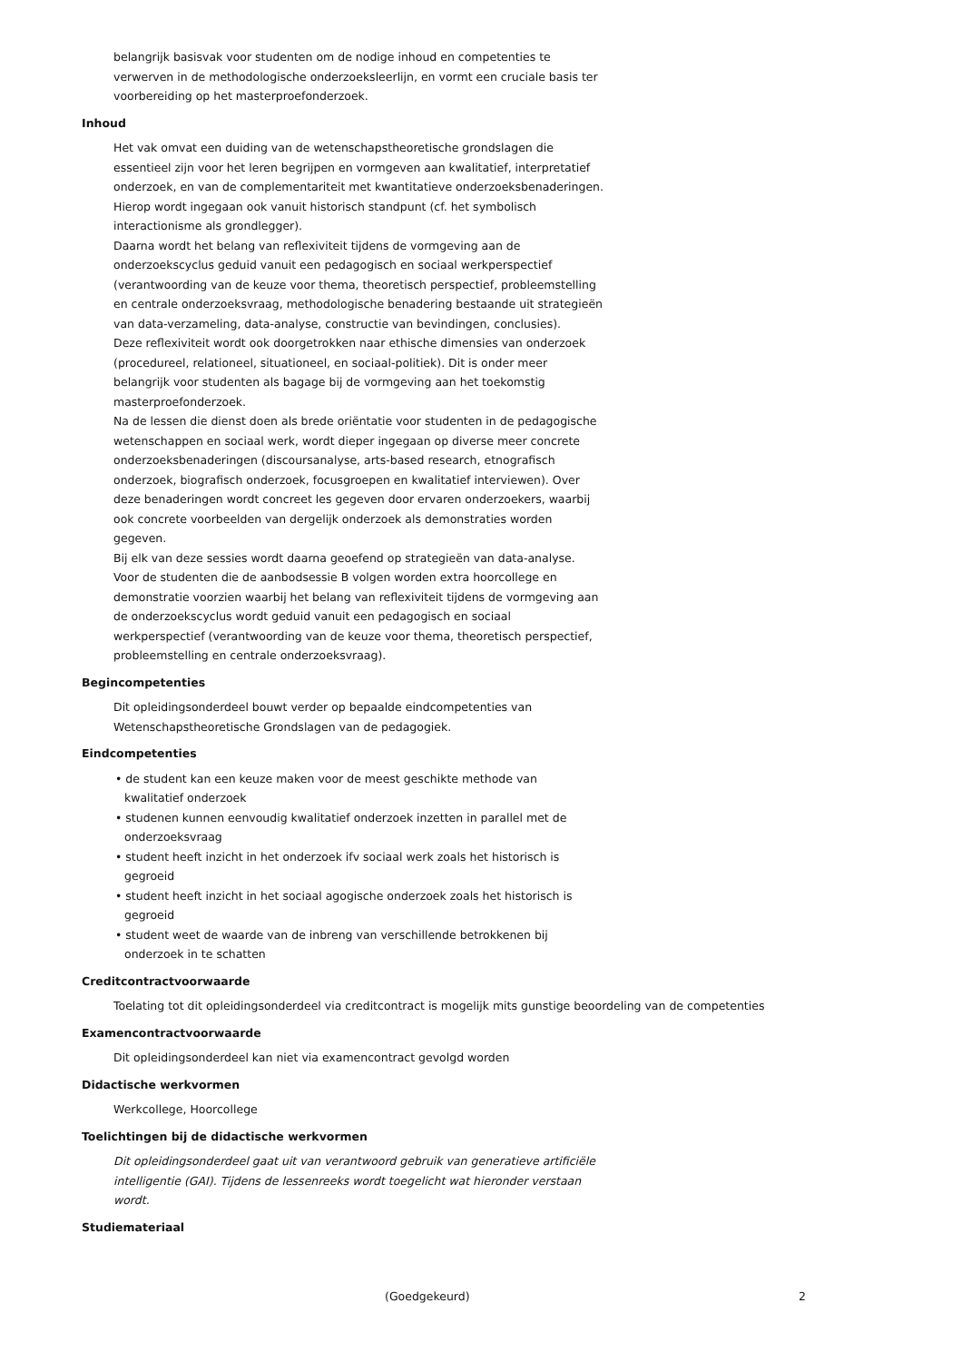belangrijk basisvak voor studenten om de nodige inhoud en competenties te verwerven in de methodologische onderzoeksleerlijn, en vormt een cruciale basis ter voorbereiding op het masterproefonderzoek.
Inhoud
Het vak omvat een duiding van de wetenschapstheoretische grondslagen die essentieel zijn voor het leren begrijpen en vormgeven aan kwalitatief, interpretatief onderzoek, en van de complementariteit met kwantitatieve onderzoeksbenaderingen. Hierop wordt ingegaan ook vanuit historisch standpunt (cf. het symbolisch interactionisme als grondlegger).
Daarna wordt het belang van reflexiviteit tijdens de vormgeving aan de onderzoekscyclus geduid vanuit een pedagogisch en sociaal werkperspectief (verantwoording van de keuze voor thema, theoretisch perspectief, probleemstelling en centrale onderzoeksvraag, methodologische benadering bestaande uit strategieën van data-verzameling, data-analyse, constructie van bevindingen, conclusies).
Deze reflexiviteit wordt ook doorgetrokken naar ethische dimensies van onderzoek (procedureel, relationeel, situationeel, en sociaal-politiek). Dit is onder meer belangrijk voor studenten als bagage bij de vormgeving aan het toekomstig masterproefonderzoek.
Na de lessen die dienst doen als brede oriëntatie voor studenten in de pedagogische wetenschappen en sociaal werk, wordt dieper ingegaan op diverse meer concrete onderzoeksbenaderingen (discoursanalyse, arts-based research, etnografisch onderzoek, biografisch onderzoek, focusgroepen en kwalitatief interviewen). Over deze benaderingen wordt concreet les gegeven door ervaren onderzoekers, waarbij ook concrete voorbeelden van dergelijk onderzoek als demonstraties worden gegeven.
Bij elk van deze sessies wordt daarna geoefend op strategieën van data-analyse.
Voor de studenten die de aanbodsessie B volgen worden extra hoorcollege en demonstratie voorzien waarbij het belang van reflexiviteit tijdens de vormgeving aan de onderzoekscyclus wordt geduid vanuit een pedagogisch en sociaal werkperspectief (verantwoording van de keuze voor thema, theoretisch perspectief, probleemstelling en centrale onderzoeksvraag).
Begincompetenties
Dit opleidingsonderdeel bouwt verder op bepaalde eindcompetenties van Wetenschapstheoretische Grondslagen van de pedagogiek.
Eindcompetenties
• de student kan een keuze maken voor de meest geschikte methode van kwalitatief onderzoek
• studenen kunnen eenvoudig kwalitatief onderzoek inzetten in parallel met de onderzoeksvraag
• student heeft inzicht in het onderzoek ifv sociaal werk zoals het historisch is gegroeid
• student heeft inzicht in het sociaal agogische onderzoek zoals het historisch is gegroeid
• student weet de waarde van de inbreng van verschillende betrokkenen bij onderzoek in te schatten
Creditcontractvoorwaarde
Toelating tot dit opleidingsonderdeel via creditcontract is mogelijk mits gunstige beoordeling van de competenties
Examencontractvoorwaarde
Dit opleidingsonderdeel kan niet via examencontract gevolgd worden
Didactische werkvormen
Werkcollege, Hoorcollege
Toelichtingen bij de didactische werkvormen
Dit opleidingsonderdeel gaat uit van verantwoord gebruik van generatieve artificiële intelligentie (GAI). Tijdens de lessenreeks wordt toegelicht wat hieronder verstaan wordt.
Studiemateriaal
(Goedgekeurd) 2